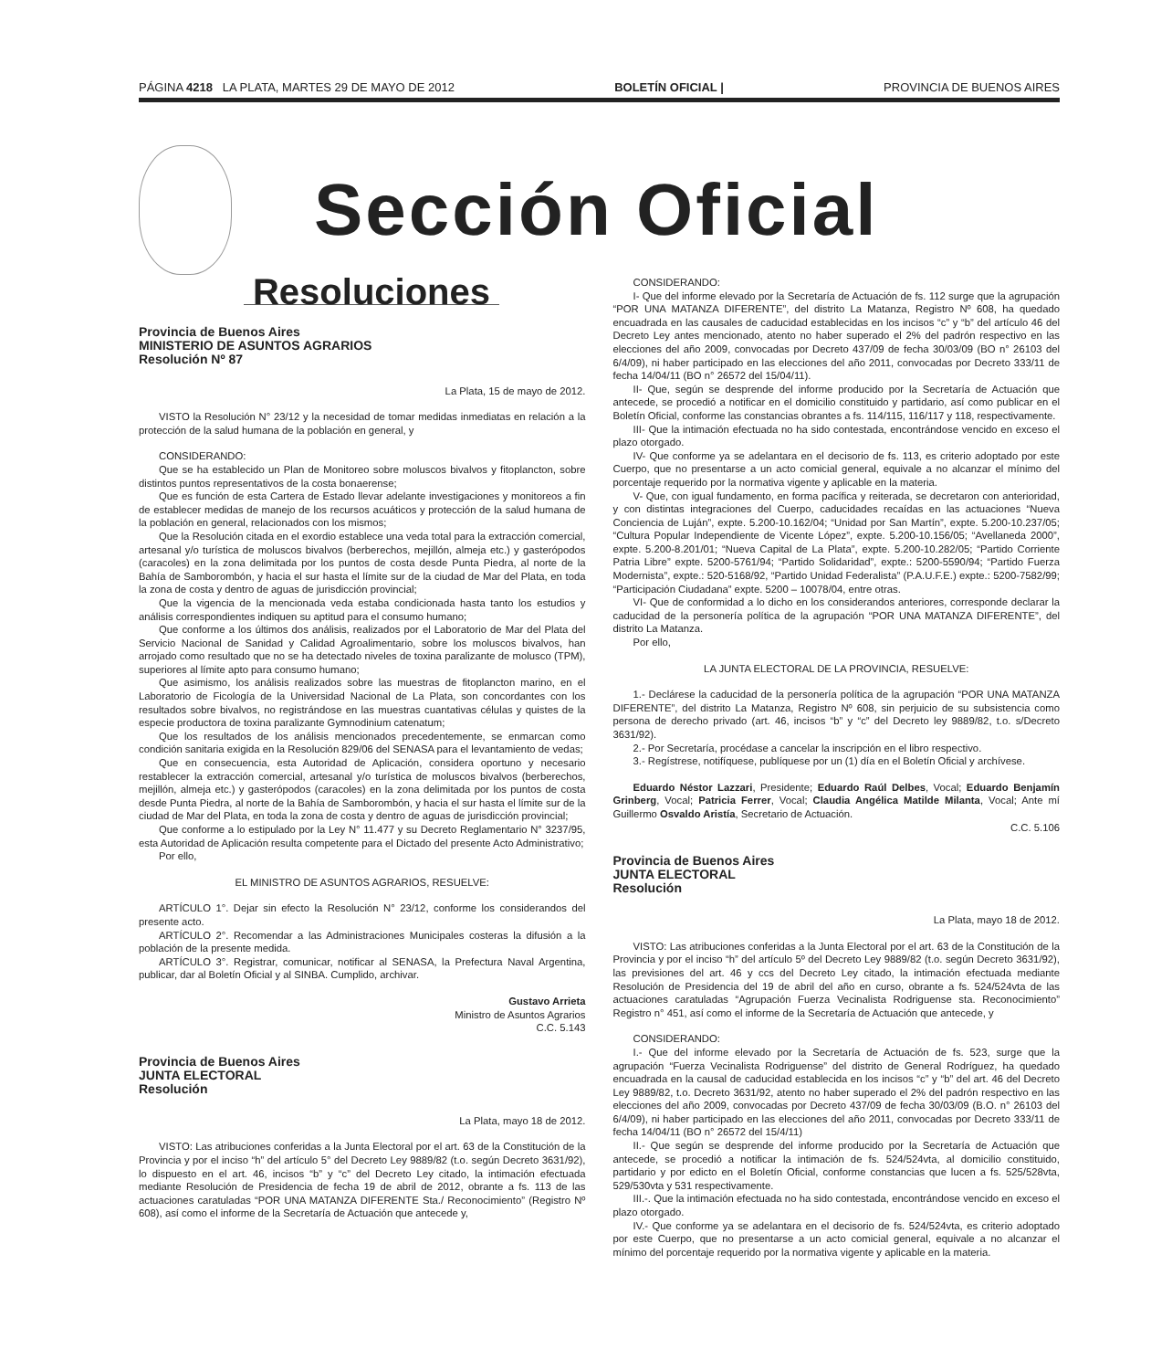PÁGINA 4218 LA PLATA, MARTES 29 DE MAYO DE 2012 BOLETÍN OFICIAL | PROVINCIA DE BUENOS AIRES
Sección Oficial
Resoluciones
Provincia de Buenos Aires
MINISTERIO DE ASUNTOS AGRARIOS
Resolución Nº 87
La Plata, 15 de mayo de 2012.
VISTO la Resolución N° 23/12 y la necesidad de tomar medidas inmediatas en relación a la protección de la salud humana de la población en general, y
CONSIDERANDO:
Que se ha establecido un Plan de Monitoreo sobre moluscos bivalvos y fitoplancton, sobre distintos puntos representativos de la costa bonaerense;
Que es función de esta Cartera de Estado llevar adelante investigaciones y monitoreos a fin de establecer medidas de manejo de los recursos acuáticos y protección de la salud humana de la población en general, relacionados con los mismos;
Que la Resolución citada en el exordio establece una veda total para la extracción comercial, artesanal y/o turística de moluscos bivalvos (berberechos, mejillón, almeja etc.) y gasterópodos (caracoles) en la zona delimitada por los puntos de costa desde Punta Piedra, al norte de la Bahía de Samborombón, y hacia el sur hasta el límite sur de la ciudad de Mar del Plata, en toda la zona de costa y dentro de aguas de jurisdicción provincial;
Que la vigencia de la mencionada veda estaba condicionada hasta tanto los estudios y análisis correspondientes indiquen su aptitud para el consumo humano;
Que conforme a los últimos dos análisis, realizados por el Laboratorio de Mar del Plata del Servicio Nacional de Sanidad y Calidad Agroalimentario, sobre los moluscos bivalvos, han arrojado como resultado que no se ha detectado niveles de toxina paralizante de molusco (TPM), superiores al límite apto para consumo humano;
Que asimismo, los análisis realizados sobre las muestras de fitoplancton marino, en el Laboratorio de Ficología de la Universidad Nacional de La Plata, son concordantes con los resultados sobre bivalvos, no registrándose en las muestras cuantativas células y quistes de la especie productora de toxina paralizante Gymnodinium catenatum;
Que los resultados de los análisis mencionados precedentemente, se enmarcan como condición sanitaria exigida en la Resolución 829/06 del SENASA para el levantamiento de vedas;
Que en consecuencia, esta Autoridad de Aplicación, considera oportuno y necesario restablecer la extracción comercial, artesanal y/o turística de moluscos bivalvos (berberechos, mejillón, almeja etc.) y gasterópodos (caracoles) en la zona delimitada por los puntos de costa desde Punta Piedra, al norte de la Bahía de Samborombón, y hacia el sur hasta el límite sur de la ciudad de Mar del Plata, en toda la zona de costa y dentro de aguas de jurisdicción provincial;
Que conforme a lo estipulado por la Ley N° 11.477 y su Decreto Reglamentario N° 3237/95, esta Autoridad de Aplicación resulta competente para el Dictado del presente Acto Administrativo;
Por ello,
EL MINISTRO DE ASUNTOS AGRARIOS, RESUELVE:
ARTÍCULO 1°. Dejar sin efecto la Resolución N° 23/12, conforme los considerandos del presente acto.
ARTÍCULO 2°. Recomendar a las Administraciones Municipales costeras la difusión a la población de la presente medida.
ARTÍCULO 3°. Registrar, comunicar, notificar al SENASA, la Prefectura Naval Argentina, publicar, dar al Boletín Oficial y al SINBA. Cumplido, archivar.
Gustavo Arrieta
Ministro de Asuntos Agrarios
C.C. 5.143
Provincia de Buenos Aires
JUNTA ELECTORAL
Resolución
La Plata, mayo 18 de 2012.
VISTO: Las atribuciones conferidas a la Junta Electoral por el art. 63 de la Constitución de la Provincia y por el inciso “h” del artículo 5° del Decreto Ley 9889/82 (t.o. según Decreto 3631/92), lo dispuesto en el art. 46, incisos “b” y “c” del Decreto Ley citado, la intimación efectuada mediante Resolución de Presidencia de fecha 19 de abril de 2012, obrante a fs. 113 de las actuaciones caratuladas “POR UNA MATANZA DIFERENTE Sta./ Reconocimiento” (Registro Nº 608), así como el informe de la Secretaría de Actuación que antecede y,
CONSIDERANDO:
I- Que del informe elevado por la Secretaría de Actuación de fs. 112 surge que la agrupación “POR UNA MATANZA DIFERENTE”, del distrito La Matanza, Registro Nº 608, ha quedado encuadrada en las causales de caducidad establecidas en los incisos “c” y “b” del artículo 46 del Decreto Ley antes mencionado, atento no haber superado el 2% del padrón respectivo en las elecciones del año 2009, convocadas por Decreto 437/09 de fecha 30/03/09 (BO n° 26103 del 6/4/09), ni haber participado en las elecciones del año 2011, convocadas por Decreto 333/11 de fecha 14/04/11 (BO n° 26572 del 15/04/11).
II- Que, según se desprende del informe producido por la Secretaría de Actuación que antecede, se procedió a notificar en el domicilio constituido y partidario, así como publicar en el Boletín Oficial, conforme las constancias obrantes a fs. 114/115, 116/117 y 118, respectivamente.
III- Que la intimación efectuada no ha sido contestada, encontrándose vencido en exceso el plazo otorgado.
IV- Que conforme ya se adelantara en el decisorio de fs. 113, es criterio adoptado por este Cuerpo, que no presentarse a un acto comicial general, equivale a no alcanzar el mínimo del porcentaje requerido por la normativa vigente y aplicable en la materia.
V- Que, con igual fundamento, en forma pacífica y reiterada, se decretaron con anterioridad, y con distintas integraciones del Cuerpo, caducidades recaídas en las actuaciones “Nueva Conciencia de Luján”, expte. 5.200-10.162/04; “Unidad por San Martín”, expte. 5.200-10.237/05; “Cultura Popular Independiente de Vicente López”, expte. 5.200-10.156/05; “Avellaneda 2000”, expte. 5.200-8.201/01; “Nueva Capital de La Plata”, expte. 5.200-10.282/05; “Partido Corriente Patria Libre” expte. 5200-5761/94; “Partido Solidaridad”, expte.: 5200-5590/94; “Partido Fuerza Modernista”, expte.: 520-5168/92, “Partido Unidad Federalista” (P.A.U.F.E.) expte.: 5200-7582/99; “Participación Ciudadana” expte. 5200 – 10078/04, entre otras.
VI- Que de conformidad a lo dicho en los considerandos anteriores, corresponde declarar la caducidad de la personería política de la agrupación “POR UNA MATANZA DIFERENTE”, del distrito La Matanza.
Por ello,
LA JUNTA ELECTORAL DE LA PROVINCIA, RESUELVE:
1.- Declárese la caducidad de la personería política de la agrupación “POR UNA MATANZA DIFERENTE”, del distrito La Matanza, Registro Nº 608, sin perjuicio de su subsistencia como persona de derecho privado (art. 46, incisos “b” y “c” del Decreto ley 9889/82, t.o. s/Decreto 3631/92).
2.- Por Secretaría, procédase a cancelar la inscripción en el libro respectivo.
3.- Regístrese, notifíquese, publíquese por un (1) día en el Boletín Oficial y archívese.
Eduardo Néstor Lazzari, Presidente; Eduardo Raúl Delbes, Vocal; Eduardo Benjamín Grinberg, Vocal; Patricia Ferrer, Vocal; Claudia Angélica Matilde Milanta, Vocal; Ante mí Guillermo Osvaldo Aristía, Secretario de Actuación.
C.C. 5.106
Provincia de Buenos Aires
JUNTA ELECTORAL
Resolución
La Plata, mayo 18 de 2012.
VISTO: Las atribuciones conferidas a la Junta Electoral por el art. 63 de la Constitución de la Provincia y por el inciso “h” del artículo 5º del Decreto Ley 9889/82 (t.o. según Decreto 3631/92), las previsiones del art. 46 y ccs del Decreto Ley citado, la intimación efectuada mediante Resolución de Presidencia del 19 de abril del año en curso, obrante a fs. 524/524vta de las actuaciones caratuladas “Agrupación Fuerza Vecinalista Rodriguense sta. Reconocimiento” Registro n° 451, así como el informe de la Secretaría de Actuación que antecede, y
CONSIDERANDO:
I.- Que del informe elevado por la Secretaría de Actuación de fs. 523, surge que la agrupación “Fuerza Vecinalista Rodriguense” del distrito de General Rodríguez, ha quedado encuadrada en la causal de caducidad establecida en los incisos “c” y “b” del art. 46 del Decreto Ley 9889/82, t.o. Decreto 3631/92, atento no haber superado el 2% del padrón respectivo en las elecciones del año 2009, convocadas por Decreto 437/09 de fecha 30/03/09 (B.O. n° 26103 del 6/4/09), ni haber participado en las elecciones del año 2011, convocadas por Decreto 333/11 de fecha 14/04/11 (BO n° 26572 del 15/4/11)
II.- Que según se desprende del informe producido por la Secretaría de Actuación que antecede, se procedió a notificar la intimación de fs. 524/524vta, al domicilio constituido, partidario y por edicto en el Boletín Oficial, conforme constancias que lucen a fs. 525/528vta, 529/530vta y 531 respectivamente.
III.-. Que la intimación efectuada no ha sido contestada, encontrándose vencido en exceso el plazo otorgado.
IV.- Que conforme ya se adelantara en el decisorio de fs. 524/524vta, es criterio adoptado por este Cuerpo, que no presentarse a un acto comicial general, equivale a no alcanzar el mínimo del porcentaje requerido por la normativa vigente y aplicable en la materia.